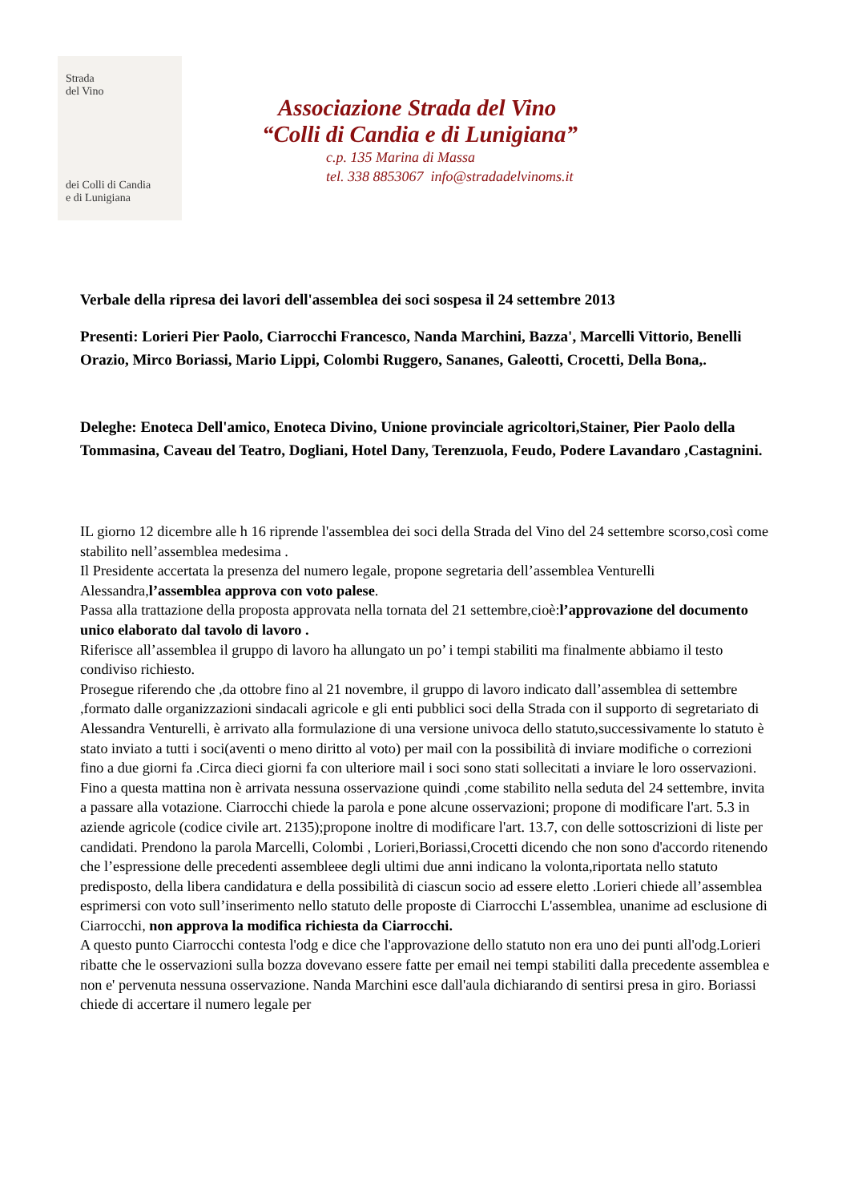Strada
del Vino
dei Colli di Candia
e di Lunigiana
Associazione Strada del Vino
“Colli di Candia e di Lunigiana”
c.p. 135 Marina di Massa
tel. 338 8853067 info@stradadelvinoms.it
Verbale della ripresa dei lavori dell'assemblea dei soci sospesa il 24 settembre 2013
Presenti: Lorieri Pier Paolo, Ciarrocchi Francesco, Nanda Marchini, Bazza', Marcelli Vittorio, Benelli Orazio, Mirco Boriassi, Mario Lippi, Colombi Ruggero, Sananes, Galeotti, Crocetti, Della Bona,.
Deleghe: Enoteca Dell'amico, Enoteca Divino, Unione provinciale agricoltori,Stainer, Pier Paolo della Tommasina, Caveau del Teatro, Dogliani, Hotel Dany, Terenzuola, Feudo, Podere Lavandaro ,Castagnini.
IL giorno 12 dicembre alle h 16 riprende l'assemblea dei soci della Strada del Vino del 24 settembre scorso,così come stabilito nell’assemblea medesima .
Il Presidente accertata la presenza del numero legale, propone segretaria dell’assemblea Venturelli Alessandra,l’assemblea approva con voto palese.
Passa alla trattazione della proposta approvata nella tornata del 21 settembre,cioè:l’approvazione del documento unico elaborato dal tavolo di lavoro .
Riferisce all’assemblea il gruppo di lavoro ha allungato un po’ i tempi stabiliti ma finalmente abbiamo il testo condiviso richiesto.
Prosegue riferendo che ,da ottobre fino al 21 novembre, il gruppo di lavoro indicato dall’assemblea di settembre ,formato dalle organizzazioni sindacali agricole e gli enti pubblici soci della Strada con il supporto di segretariato di Alessandra Venturelli, è arrivato alla formulazione di una versione univoca dello statuto,successivamente lo statuto è stato inviato a tutti i soci(aventi o meno diritto al voto) per mail con la possibilità di inviare modifiche o correzioni fino a due giorni fa .Circa dieci giorni fa con ulteriore mail i soci sono stati sollecitati a inviare le loro osservazioni. Fino a questa mattina non è arrivata nessuna osservazione quindi ,come stabilito nella seduta del 24 settembre, invita a passare alla votazione. Ciarrocchi chiede la parola e pone alcune osservazioni; propone di modificare l'art. 5.3 in aziende agricole (codice civile art. 2135);propone inoltre di modificare l'art. 13.7, con delle sottoscrizioni di liste per candidati. Prendono la parola Marcelli, Colombi , Lorieri,Boriassi,Crocetti dicendo che non sono d'accordo ritenendo che l’espressione delle precedenti assembleee degli ultimi due anni indicano la volonta,riportata nello statuto predisposto, della libera candidatura e della possibilità di ciascun socio ad essere eletto .Lorieri chiede all’assemblea esprimersi con voto sull’inserimento nello statuto delle proposte di Ciarrocchi L'assemblea, unanime ad esclusione di Ciarrocchi, non approva la modifica richiesta da Ciarrocchi.
A questo punto Ciarrocchi contesta l'odg e dice che l'approvazione dello statuto non era uno dei punti all'odg.Lorieri ribatte che le osservazioni sulla bozza dovevano essere fatte per email nei tempi stabiliti dalla precedente assemblea e non e' pervenuta nessuna osservazione. Nanda Marchini esce dall'aula dichiarando di sentirsi presa in giro. Boriassi chiede di accertare il numero legale per